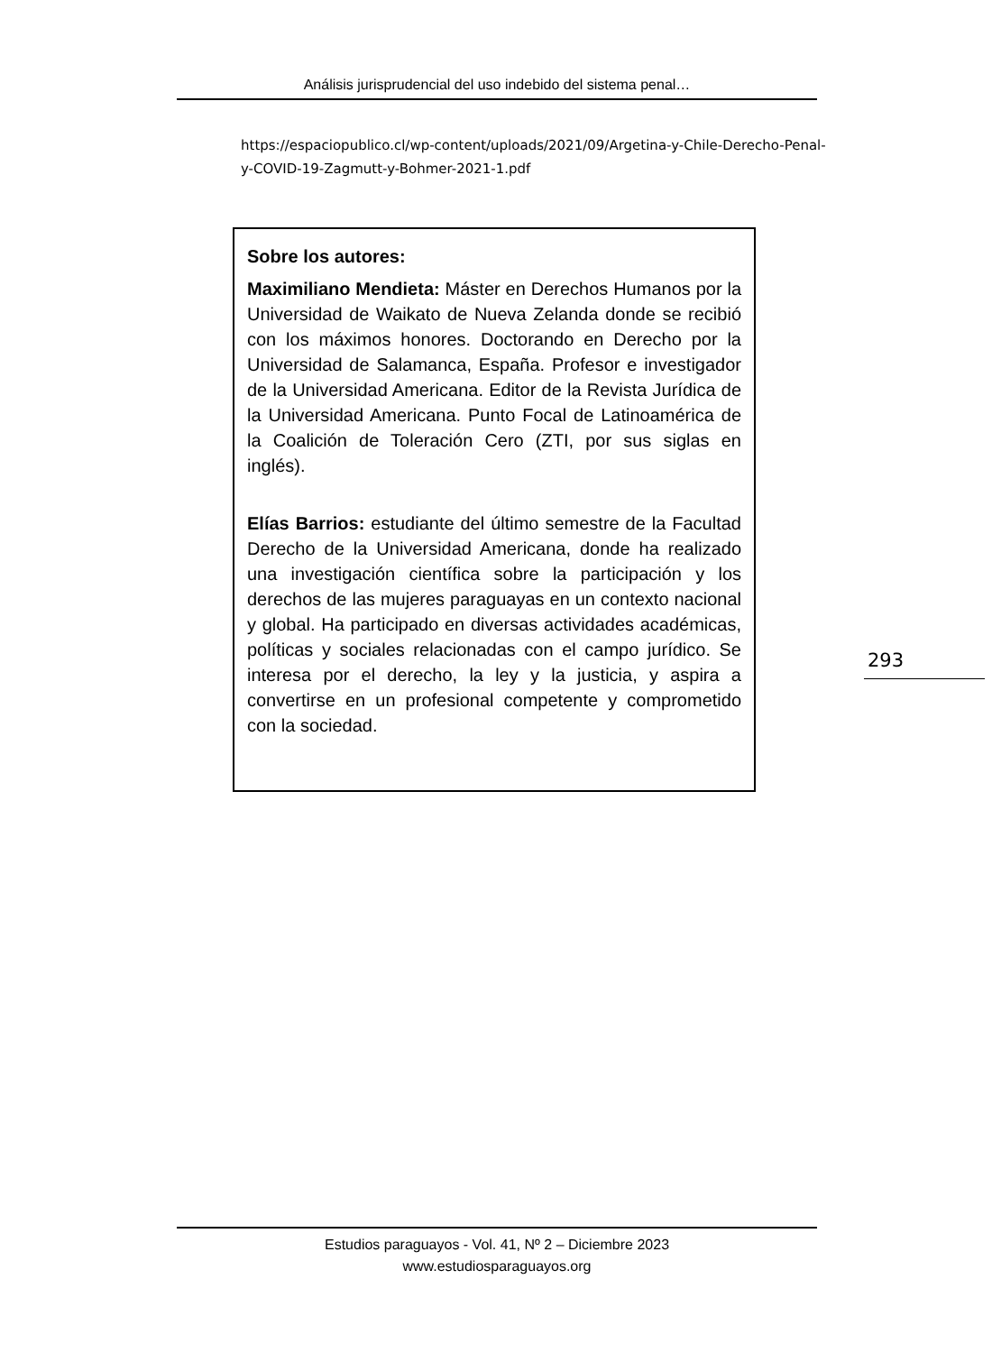Análisis jurisprudencial del uso indebido del sistema penal…
https://espaciopublico.cl/wp-content/uploads/2021/09/Argetina-y-Chile-Derecho-Penal-y-COVID-19-Zagmutt-y-Bohmer-2021-1.pdf
Sobre los autores:
Maximiliano Mendieta: Máster en Derechos Humanos por la Universidad de Waikato de Nueva Zelanda donde se recibió con los máximos honores. Doctorando en Derecho por la Universidad de Salamanca, España. Profesor e investigador de la Universidad Americana. Editor de la Revista Jurídica de la Universidad Americana. Punto Focal de Latinoamérica de la Coalición de Toleración Cero (ZTI, por sus siglas en inglés).
Elías Barrios: estudiante del último semestre de la Facultad Derecho de la Universidad Americana, donde ha realizado una investigación científica sobre la participación y los derechos de las mujeres paraguayas en un contexto nacional y global. Ha participado en diversas actividades académicas, políticas y sociales relacionadas con el campo jurídico. Se interesa por el derecho, la ley y la justicia, y aspira a convertirse en un profesional competente y comprometido con la sociedad.
293
Estudios paraguayos - Vol. 41, Nº 2 – Diciembre 2023
www.estudiosparaguayos.org